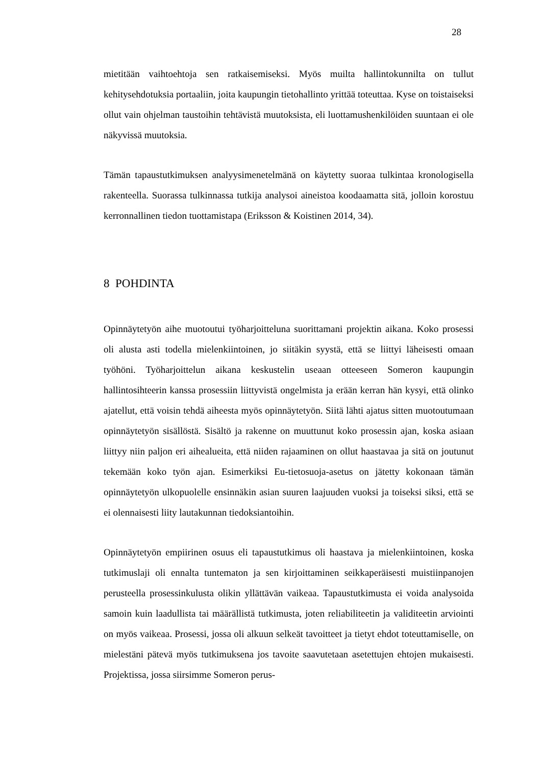28
mietitään vaihtoehtoja sen ratkaisemiseksi. Myös muilta hallintokunnilta on tullut kehitysehdotuksia portaaliin, joita kaupungin tietohallinto yrittää toteuttaa. Kyse on toistaiseksi ollut vain ohjelman taustoihin tehtävistä muutoksista, eli luottamushenkilöiden suuntaan ei ole näkyvissä muutoksia.
Tämän tapaustutkimuksen analyysimenetelmänä on käytetty suoraa tulkintaa kronologisella rakenteella. Suorassa tulkinnassa tutkija analysoi aineistoa koodaamatta sitä, jolloin korostuu kerronnallinen tiedon tuottamistapa (Eriksson & Koistinen 2014, 34).
8 POHDINTA
Opinnäytetyön aihe muotoutui työharjoitteluna suorittamani projektin aikana. Koko prosessi oli alusta asti todella mielenkiintoinen, jo siitäkin syystä, että se liittyi läheisesti omaan työhöni. Työharjoittelun aikana keskustelin useaan otteeseen Someron kaupungin hallintosihteerin kanssa prosessiin liittyvistä ongelmista ja erään kerran hän kysyi, että olinko ajatellut, että voisin tehdä aiheesta myös opinnäytetyön. Siitä lähti ajatus sitten muotoutumaan opinnäytetyön sisällöstä. Sisältö ja rakenne on muuttunut koko prosessin ajan, koska asiaan liittyy niin paljon eri aihealueita, että niiden rajaaminen on ollut haastavaa ja sitä on joutunut tekemään koko työn ajan. Esimerkiksi Eu-tietosuoja-asetus on jätetty kokonaan tämän opinnäytetyön ulkopuolelle ensinnäkin asian suuren laajuuden vuoksi ja toiseksi siksi, että se ei olennaisesti liity lautakunnan tiedoksiantoihin.
Opinnäytetyön empiirinen osuus eli tapaustutkimus oli haastava ja mielenkiintoinen, koska tutkimuslaji oli ennalta tuntematon ja sen kirjoittaminen seikkaperäisesti muistiinpanojen perusteella prosessinkulusta olikin yllättävän vaikeaa. Tapaustutkimusta ei voida analysoida samoin kuin laadullista tai määrällistä tutkimusta, joten reliabiliteetin ja validiteetin arviointi on myös vaikeaa. Prosessi, jossa oli alkuun selkeät tavoitteet ja tietyt ehdot toteuttamiselle, on mielestäni pätevä myös tutkimuksena jos tavoite saavutetaan asetettujen ehtojen mukaisesti. Projektissa, jossa siirsimme Someron perus-